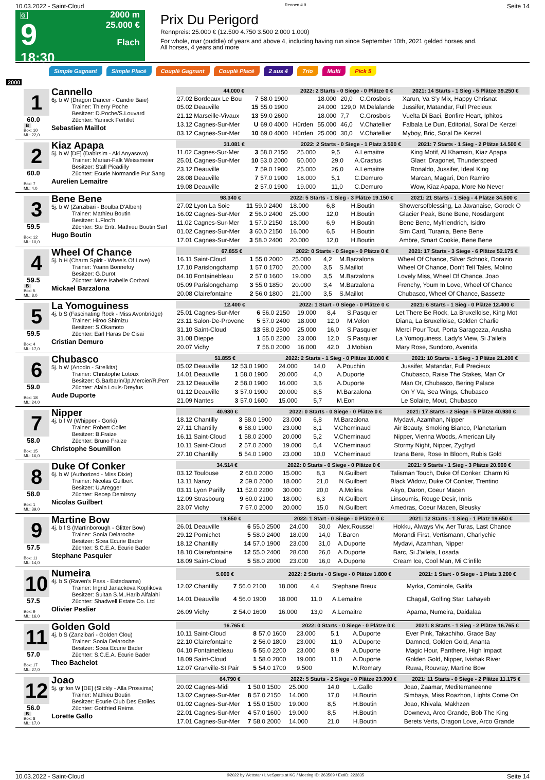10.03.2022 - Saint-Cloud Rennen # 9 Seite 14
G
9
18:30
2000 m
25.000 €
Flach
Prix Du Perigord
Rennpreis: 25.000 € (12.500 4.750 3.500 2.000 1.000)
For whole, mar (puddle) of years and above 4, including having run since September 10th, 2021 gelded horses and.
All horses, 4 years and more
Simple Gagnant Simple Placé Couplé Gagnant Couplé Placé 2 aus 4 Trio Multi Pick 5
2000
1
60.0
B
Box: 10
ML: 22,0
Cannello
6j. b W (Dragon Dancer - Candie Baie)
Trainer: Thierry Poche
Besitzer: D.Poche/S.Louvard
Züchter: Yannick Fertillet
Sebastien Maillot
| 44.000 € | | | 2022: 2 Starts - 0 Siege - 0 Plätze 0 € | | | | | 2021: 14 Starts - 1 Sieg - 5 Plätze 39.250 € |
| --- | --- | --- | --- | --- | --- | --- | --- | --- |
| 27.02 Bordeaux Le Bou | 7 | 58.0 1900 | | 18.000 | 20,0 | C.Grosbois | | Xarun, Va S'y Mix, Happy Chrisnat |
| 05.02 Deauville | 15 | 55.0 1900 | | 24.000 | 129,0 | M.Delalande | | Jussifer, Matandar, Full Precieux |
| 21.12 Marseille-Vivaux | 13 | 59.0 2600 | | 18.000 | 7,7 | C.Grosbois | | Vuelta Di Baci, Bonfire Heart, Iphitos |
| 13.12 Cagnes-Sur-Mer | U | 69.0 4000 | Hürden | 55.000 | 46,0 | V.Chatellier | | Falbala Le Dun, Editorial, Soral De Kerzel |
| 03.12 Cagnes-Sur-Mer | 10 | 69.0 4000 | Hürden | 25.000 | 30,0 | V.Chatellier | | Myboy, Bric, Soral De Kerzel |
2
60.0
Box: 7
ML: 4,0
Kiaz Apapa
5j. b W [DE] (Dabirsim - Aki Anyasova)
Trainer: Marian-Falk Weissmeier
Besitzer: Stall Picadilly
Züchter: Ecurie Normandie Pur Sang
Aurelien Lemaitre
| 31.081 € | | | 2022: 2 Starts - 0 Siege - 1 Platz 3.500 € | | | | | 2021: 7 Starts - 1 Sieg - 2 Plätze 14.500 € |
| --- | --- | --- | --- | --- | --- | --- | --- | --- |
| 11.02 Cagnes-Sur-Mer | 3 | 58.0 2150 | | 25.000 | 9,5 | A.Lemaitre | | King Motif, Al Khamsin, Kiaz Apapa |
| 25.01 Cagnes-Sur-Mer | 10 | 53.0 2000 | | 50.000 | 29,0 | A.Crastus | | Glaer, Dragonet, Thunderspeed |
| 23.12 Deauville | 7 | 59.0 1900 | | 25.000 | 26,0 | A.Lemaitre | | Ronaldo, Jussifer, Ideal King |
| 28.08 Deauville | 7 | 57.0 1900 | | 18.000 | 5,1 | C.Demuro | | Marcan, Magari, Don Ramiro |
| 19.08 Deauville | 2 | 57.0 1900 | | 19.000 | 11,0 | C.Demuro | | Wow, Kiaz Apapa, More No Never |
3
59.5
Box: 12
ML: 10,0
Bene Bene
5j. b W (Zanzibari - Boulba D'Alben)
Trainer: Mathieu Boutin
Besitzer: L.Floc'h
Züchter: Ste Entr. Mathieu Boutin Sarl
Hugo Boutin
| 98.340 € | | | 2022: 5 Starts - 1 Sieg - 3 Plätze 19.150 € | | | | | 2021: 21 Starts - 1 Sieg - 4 Plätze 34.500 € |
| --- | --- | --- | --- | --- | --- | --- | --- | --- |
| 27.02 Lyon La Soie | 11 | 59.0 2400 | | 18.000 | 6,8 | H.Boutin | | Showersofblessing, La Javanaise, Gorock O |
| 16.02 Cagnes-Sur-Mer | 2 | 56.0 2400 | | 25.000 | 12,0 | H.Boutin | | Glacier Peak, Bene Bene, Nosdargent |
| 11.02 Cagnes-Sur-Mer | 1 | 57.0 2150 | | 18.000 | 6,9 | H.Boutin | | Bene Bene, Myfriendrich, Isidro |
| 01.02 Cagnes-Sur-Mer | 3 | 60.0 2150 | | 16.000 | 6,5 | H.Boutin | | Sim Card, Turania, Bene Bene |
| 17.01 Cagnes-Sur-Mer | 3 | 58.0 2400 | | 20.000 | 12,0 | H.Boutin | | Ambre, Smart Cookie, Bene Bene |
4
59.5
B
Box: 5
ML: 8,0
Wheel Of Chance
5j. b H (Charm Spirit - Wheels Of Love)
Trainer: Yoann Bonnefoy
Besitzer: G.Durot
Züchter: Mme Isabelle Corbani
Mickael Barzalona
| 67.855 € | | | 2022: 0 Starts - 0 Siege - 0 Plätze 0 € | | | | | 2021: 17 Starts - 3 Siege - 6 Plätze 52.175 € |
| --- | --- | --- | --- | --- | --- | --- | --- | --- |
| 16.11 Saint-Cloud | 1 | 55.0 2000 | | 25.000 | 4,2 | M.Barzalona | | Wheel Of Chance, Silver Schnok, Dorazio |
| 17.10 Parislongchamp | 1 | 57.0 1700 | | 20.000 | 3,5 | S.Maillot | | Wheel Of Chance, Don't Tell Tales, Molino |
| 04.10 Fontainebleau | 2 | 57.0 1600 | | 19.000 | 3,5 | M.Barzalona | | Lovely Miss, Wheel Of Chance, Joao |
| 05.09 Parislongchamp | 3 | 55.0 1850 | | 20.000 | 3,4 | M.Barzalona | | Frenchy, Youm In Love, Wheel Of Chance |
| 20.08 Clairefontaine | 2 | 56.0 1800 | | 21.000 | 3,5 | S.Maillot | | Chubasco, Wheel Of Chance, Bassette |
5
59.5
Box: 4
ML: 17,0
La Yomoguiness
4j. b S (Fascinating Rock - Miss Avonbridge)
Trainer: Hiroo Shimizu
Besitzer: S.Okamoto
Züchter: Earl Haras De Cisai
Cristian Demuro
| 12.400 € | | | 2022: 1 Start - 0 Siege - 0 Plätze 0 € | | | | | 2021: 6 Starts - 1 Sieg - 0 Plätze 12.400 € |
| --- | --- | --- | --- | --- | --- | --- | --- | --- |
| 25.01 Cagnes-Sur-Mer | 6 | 56.0 2150 | | 19.000 | 8,4 | S.Pasquier | | Let There Be Rock, La Bruxelloise, King Mot |
| 23.11 Salon-De-Provenc | 5 | 57.0 2400 | | 18.000 | 12,0 | M.Velon | | Diana, La Bruxelloise, Golden Charlie |
| 31.10 Saint-Cloud | 13 | 58.0 2500 | | 25.000 | 16,0 | S.Pasquier | | Merci Pour Tout, Porta Saragozza, Arusha |
| 31.08 Dieppe | 1 | 55.0 2200 | | 23.000 | 12,0 | S.Pasquier | | La Yomoguiness, Lady's View, Si J'ailela |
| 20.07 Vichy | 7 | 56.0 2000 | | 16.000 | 42,0 | J.Mobian | | Mary Rose, Sundoro, Avenida |
6
59.0
Box: 18
ML: 24,0
Chubasco
5j. b W (Anodin - Strelkita)
Trainer: Christophe Lotoux
Besitzer: G.Barbarin/Jp.Mercier/R.Perr
Züchter: Alain Louis-Dreyfus
Aude Duporte
| 51.855 € | | | 2022: 2 Starts - 1 Sieg - 0 Plätze 10.000 € | | | | | 2021: 10 Starts - 1 Sieg - 3 Plätze 21.200 € |
| --- | --- | --- | --- | --- | --- | --- | --- | --- |
| 05.02 Deauville | 12 | 53.0 1900 | | 24.000 | 14,0 | A.Pouchin | | Jussifer, Matandar, Full Precieux |
| 14.01 Deauville | 1 | 58.0 1900 | | 20.000 | 4,0 | A.Duporte | | Chubasco, Raise The Stakes, Man Or |
| 23.12 Deauville | 2 | 58.0 1900 | | 16.000 | 3,6 | A.Duporte | | Man Or, Chubasco, Bering Palace |
| 01.12 Deauville | 3 | 57.0 1900 | | 20.000 | 8,5 | M.Barzalona | | On Y Va, Sea Wings, Chubasco |
| 21.09 Nantes | 3 | 57.0 1600 | | 15.000 | 5,7 | M.Eon | | Le Solaire, Mout, Chubasco |
7
58.0
Box: 15
ML: 16,0
Nipper
4j. b f W (Whipper - Gorki)
Trainer: Robert Collet
Besitzer: B.Fraize
Züchter: Bruno Fraize
Christophe Soumillon
| 40.930 € | | | 2022: 0 Starts - 0 Siege - 0 Plätze 0 € | | | | | 2021: 17 Starts - 2 Siege - 5 Plätze 40.930 € |
| --- | --- | --- | --- | --- | --- | --- | --- | --- |
| 18.12 Chantilly | 3 | 58.0 1900 | | 23.000 | 6,8 | M.Barzalona | | Mydavi, Azamhan, Nipper |
| 27.11 Chantilly | 6 | 58.0 1900 | | 23.000 | 8,1 | V.Cheminaud | | Air Beauty, Smoking Bianco, Planetarium |
| 16.11 Saint-Cloud | 1 | 58.0 2000 | | 20.000 | 5,2 | V.Cheminaud | | Nipper, Vienna Woods, American Lily |
| 10.11 Saint-Cloud | 2 | 57.0 2000 | | 19.000 | 5,4 | V.Cheminaud | | Stormy Night, Nipper, Zygfryd |
| 27.10 Chantilly | 5 | 54.0 1900 | | 23.000 | 10,0 | V.Cheminaud | | Izana Bere, Rose In Bloom, Rubis Gold |
8
58.0
Box: 1
ML: 39,0
Duke Of Conker
6j. b W (Authorized - Miss Dixie)
Trainer: Nicolas Guilbert
Besitzer: U.Aregger
Züchter: Recep Demirsoy
Nicolas Guilbert
| 34.514 € | | | 2022: 0 Starts - 0 Siege - 0 Plätze 0 € | | | | | 2021: 9 Starts - 1 Sieg - 3 Plätze 20.900 € |
| --- | --- | --- | --- | --- | --- | --- | --- | --- |
| 03.12 Toulouse | 2 | 60.0 2000 | | 15.000 | 8,3 | N.Guilbert | | Talisman Touch, Duke Of Conker, Charm Ki |
| 13.11 Nancy | 2 | 59.0 2000 | | 18.000 | 21,0 | N.Guilbert | | Black Widow, Duke Of Conker, Trentino |
| 03.11 Lyon Parilly | 11 | 52.0 2200 | | 30.000 | 20,0 | A.Molins | | Akyo, Daron, Coeur Macen |
| 12.09 Strasbourg | 9 | 60.0 2100 | | 18.000 | 6,3 | N.Guilbert | | Linsoumis, Rouge Desir, Innis |
| 23.07 Vichy | 7 | 57.0 2000 | | 20.000 | 15,0 | N.Guilbert | | Amedras, Coeur Macen, Bleusky |
9
57.5
Box: 11
ML: 14,0
Martine Bow
4j. b f S (Martinborough - Glitter Bow)
Trainer: Sonia Delaroche
Besitzer: Scea Ecurie Bader
Züchter: S.C.E.A. Ecurie Bader
Stephane Pasquier
| 19.650 € | | | 2022: 1 Start - 0 Siege - 0 Plätze 0 € | | | | | 2021: 12 Starts - 1 Sieg - 1 Platz 19.650 € |
| --- | --- | --- | --- | --- | --- | --- | --- | --- |
| 26.01 Deauville | 6 | 55.0 2500 | | 24.000 | 30,0 | Alex.Roussel | | Hokku, Always Viv, Aer Turas, Last Chance |
| 29.12 Pornichet | 5 | 58.0 2400 | | 18.000 | 14,0 | T.Baron | | Morandi First, Vertismann, Charlychic |
| 18.12 Chantilly | 14 | 57.0 1900 | | 23.000 | 31,0 | A.Duporte | | Mydavi, Azamhan, Nipper |
| 18.10 Clairefontaine | 12 | 55.0 2400 | | 28.000 | 26,0 | A.Duporte | | Barc, Si J'ailela, Losada |
| 18.09 Saint-Cloud | 5 | 58.0 2000 | | 23.000 | 16,0 | A.Duporte | | Cream Ice, Cool Man, Mi C'infilo |
10
57.5
Box: 9
ML: 16,0
Numeira
4j. b S (Raven's Pass - Estedaama)
Trainer: Ingrid Janackova Koplikova
Besitzer: Sultan S.M..Harib Alfalahi
Züchter: Shadwell Estate Co. Ltd
Olivier Peslier
| 5.000 € | | | 2022: 2 Starts - 0 Siege - 0 Plätze 1.800 € | | | | | 2021: 1 Start - 0 Siege - 1 Platz 3.200 € |
| --- | --- | --- | --- | --- | --- | --- | --- | --- |
| 12.02 Chantilly | 7 | 56.0 2100 | | 18.000 | 4,4 | Stephane Breux | | Myrka, Cominole, Galifa |
| 14.01 Deauville | 4 | 56.0 1900 | | 18.000 | 11,0 | A.Lemaitre | | Chagall, Golfing Star, Lahayeb |
| 26.09 Vichy | 2 | 54.0 1600 | | 16.000 | 13,0 | A.Lemaitre | | Aparna, Numeira, Daidalaa |
11
57.0
Box: 17
ML: 27,0
Golden Gold
4j. b S (Zanzibari - Golden Clou)
Trainer: Sonia Delaroche
Besitzer: Scea Ecurie Bader
Züchter: S.C.E.A. Ecurie Bader
Theo Bachelot
| 16.765 € | | | 2022: 0 Starts - 0 Siege - 0 Plätze 0 € | | | | | 2021: 8 Starts - 1 Sieg - 2 Plätze 16.765 € |
| --- | --- | --- | --- | --- | --- | --- | --- | --- |
| 10.11 Saint-Cloud | 8 | 57.0 1600 | | 23.000 | 5,1 | A.Duporte | | Ever Pink, Takachiho, Grace Bay |
| 22.10 Clairefontaine | 2 | 56.0 1800 | | 23.000 | 11,0 | A.Duporte | | Damned, Golden Gold, Ananta |
| 04.10 Fontainebleau | 5 | 55.0 2200 | | 23.000 | 8,9 | A.Duporte | | Magic Hour, Panthere, High Impact |
| 18.09 Saint-Cloud | 1 | 58.0 2000 | | 19.000 | 11,0 | A.Duporte | | Golden Gold, Nipper, Ivishak River |
| 12.07 Granville-St Pair | 5 | 54.0 1700 | | 9.500 | | M.Romary | | Ruwa, Rouvray, Martine Bow |
12
56.0
B
Box: 8
ML: 17,0
Joao
5j. gr fon W [DE] (Slickly - Alla Prossima)
Trainer: Mathieu Boutin
Besitzer: Ecurie Club Des Etoiles
Züchter: Gottfried Reims
Lorette Gallo
| 64.790 € | | | 2022: 5 Starts - 2 Siege - 0 Plätze 23.900 € | | | | | 2021: 11 Starts - 0 Siege - 2 Plätze 11.175 € |
| --- | --- | --- | --- | --- | --- | --- | --- | --- |
| 20.02 Cagnes-Midi | 1 | 50.0 1500 | | 25.000 | 14,0 | L.Gallo | | Joao, Zaamar, Mediterraneenne |
| 13.02 Cagnes-Sur-Mer | 8 | 57.0 2150 | | 14.000 | 17,0 | H.Boutin | | Simbaya, Miss Roazhon, Lights Come On |
| 01.02 Cagnes-Sur-Mer | 1 | 55.0 1500 | | 19.000 | 8,5 | H.Boutin | | Joao, Khivala, Makhzen |
| 22.01 Cagnes-Sur-Mer | 4 | 57.0 1600 | | 19.000 | 8,5 | H.Boutin | | Downeva, Arco Grande, Bob The King |
| 17.01 Cagnes-Sur-Mer | 7 | 58.0 2000 | | 14.000 | 21,0 | H.Boutin | | Berets Verts, Dragon Love, Arco Grande |
10.03.2022 - Saint-Cloud ©2022 by Wettstar / LiveSports.at KG / Meeting ID: 263509 / ExtID: 223835 Seite 14